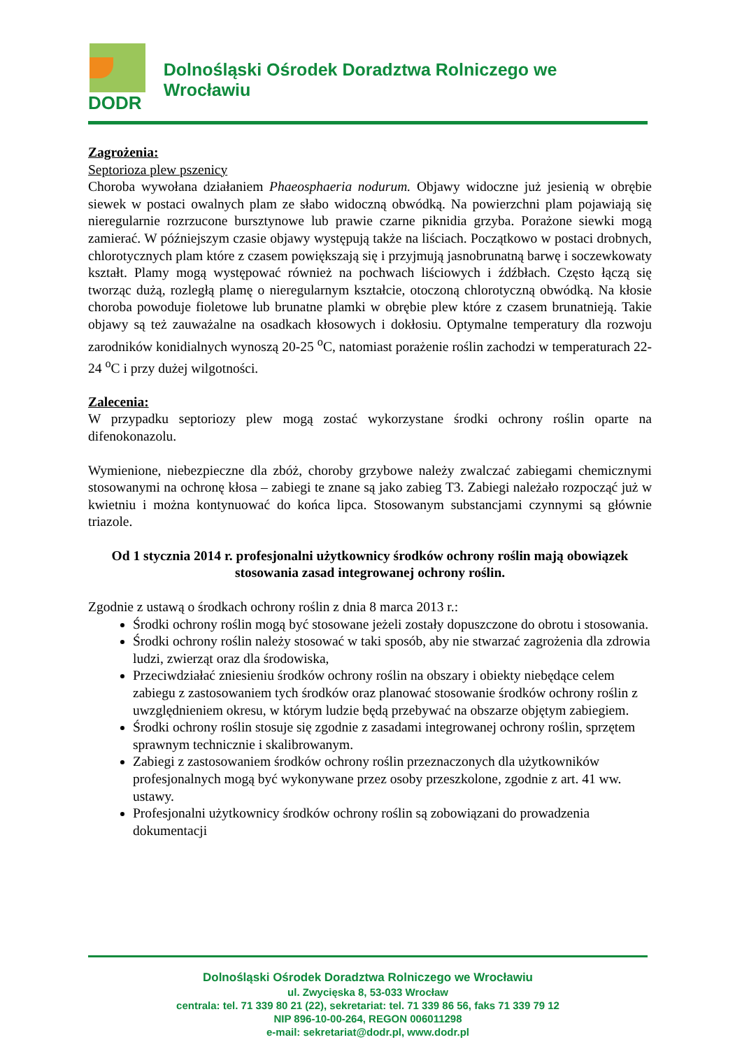DODR
Dolnośląski Ośrodek Doradztwa Rolniczego we Wrocławiu
Zagrożenia:
Septorioza plew pszenicy
Choroba wywołana działaniem Phaeosphaeria nodurum. Objawy widoczne już jesienią w obrębie siewek w postaci owalnych plam ze słabo widoczną obwódką. Na powierzchni plam pojawiają się nieregularnie rozrzucone bursztynowe lub prawie czarne piknidia grzyba. Porażone siewki mogą zamierać. W późniejszym czasie objawy występują także na liściach. Początkowo w postaci drobnych, chlorotycznych plam które z czasem powiększają się i przyjmują jasnobrunatną barwę i soczewkowaty kształt. Plamy mogą występować również na pochwach liściowych i źdźbłach. Często łączą się tworząc dużą, rozległą plamę o nieregularnym kształcie, otoczoną chlorotyczną obwódką. Na kłosie choroba powoduje fioletowe lub brunatne plamki w obrębie plew które z czasem brunatnieją. Takie objawy są też zauważalne na osadkach kłosowych i dokłosiu. Optymalne temperatury dla rozwoju zarodników konidialnych wynoszą 20-25 <sup>o</sup>C, natomiast porażenie roślin zachodzi w temperaturach 22-24 <sup>o</sup>C i przy dużej wilgotności.
Zalecenia:
W przypadku septoriozy plew mogą zostać wykorzystane środki ochrony roślin oparte na difenokonazolu.
Wymienione, niebezpieczne dla zbóż, choroby grzybowe należy zwalczać zabiegami chemicznymi stosowanymi na ochronę kłosa – zabiegi te znane są jako zabieg T3. Zabiegi należało rozpocząć już w kwietniu i można kontynuować do końca lipca. Stosowanym substancjami czynnymi są głównie triazole.
Od 1 stycznia 2014 r. profesjonalni użytkownicy środków ochrony roślin mają obowiązek stosowania zasad integrowanej ochrony roślin.
Zgodnie z ustawą o środkach ochrony roślin z dnia 8 marca 2013 r.:
Środki ochrony roślin mogą być stosowane jeżeli zostały dopuszczone do obrotu i stosowania.
Środki ochrony roślin należy stosować w taki sposób, aby nie stwarzać zagrożenia dla zdrowia ludzi, zwierząt oraz dla środowiska,
Przeciwdziałać zniesieniu środków ochrony roślin na obszary i obiekty niebędące celem zabiegu z zastosowaniem tych środków oraz planować stosowanie środków ochrony roślin z uwzględnieniem okresu, w którym ludzie będą przebywać na obszarze objętym zabiegiem.
Środki ochrony roślin stosuje się zgodnie z zasadami integrowanej ochrony roślin, sprzętem sprawnym technicznie i skalibrowanym.
Zabiegi z zastosowaniem środków ochrony roślin przeznaczonych dla użytkowników profesjonalnych mogą być wykonywane przez osoby przeszkolone, zgodnie z art. 41 ww. ustawy.
Profesjonalni użytkownicy środków ochrony roślin są zobowiązani do prowadzenia dokumentacji
Dolnośląski Ośrodek Doradztwa Rolniczego we Wrocławiu
ul. Zwycięska 8, 53-033 Wrocław
centrala: tel. 71 339 80 21 (22), sekretariat: tel. 71 339 86 56, faks 71 339 79 12
NIP 896-10-00-264, REGON 006011298
e-mail: sekretariat@dodr.pl, www.dodr.pl